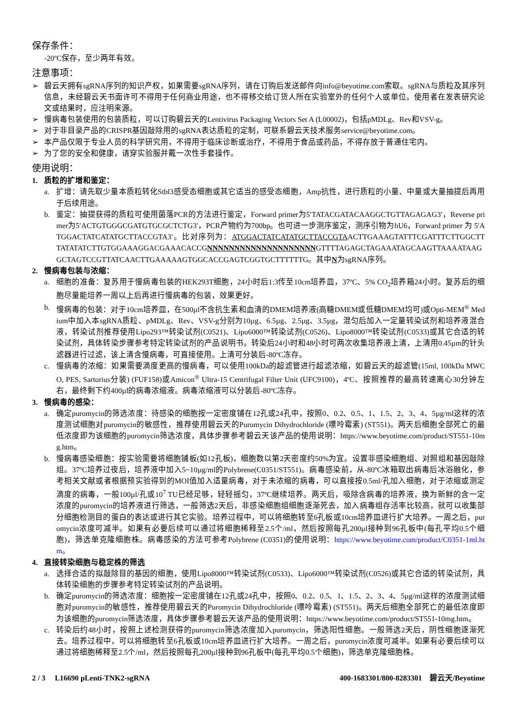保存条件：
-20ºC保存，至少两年有效。
注意事项：
➢ 碧云天拥有sgRNA序列的知识产权，如果需要sgRNA序列，请在订购后发送邮件向info@beyotime.com索取。sgRNA与质粒及其序列信息，未经碧云天书面许可不得用于任何商业用途，也不得移交给订货人所在实验室外的任何个人或单位。使用者在发表研究论文或结果时，应注明来源。
➢ 慢病毒包装使用的包装质粒，可以订购碧云天的Lentivirus Packaging Vectors Set A (L00002)，包括pMDLg、Rev和VSV-g。
➢ 对于非目录产品的CRISPR基因敲除用的sgRNA表达质粒的定制，可联系碧云天技术服务service@beyotime.com。
➢ 本产品仅限于专业人员的科学研究用，不得用于临床诊断或治疗，不得用于食品或药品，不得存放于普通住宅内。
➢ 为了您的安全和健康，请穿实验服并戴一次性手套操作。
使用说明：
1. 质粒的扩增和鉴定：
a. 扩增：请先取少量本质粒转化Stbl3感受态细胞或其它适当的感受态细胞，Amp抗性，进行质粒的小量、中量或大量抽提后再用于后续用途。
b. 鉴定：抽提获得的质粒可使用菌落PCR的方法进行鉴定，Forward primer为5′TATACGATACAAGGCTGTTAGAGAG3′，Reverse primer为5′ACTGTGGGCGATGTGCGCTCTG3′，PCR产物约为700bp。也可进一步测序鉴定，测序引物为hU6，Forward primer 为 5′ATGGACTATCATATGCTTACCGTA3′。比对序列为：ATGGACTATCATATGCTTACCGTAACTTGAAAGTATTTCGATTTCTTGGCTTTATATATCTTGTGGAAAGGACGAAACACCGNNNNNNNNNNNNNNNNNNNNGTTTTAGAGCTAGAAATAGCAAGTTAAAATAAGGCTAGTCCGTTATCAACTTGAAAAAGTGGCACCGAGTCGGTGCTTTTTTG。其中N为sgRNA序列。
2. 慢病毒包装与浓缩：
a. 细胞的准备：复苏用于慢病毒包装的HEK293T细胞，24小时后1:3传至10cm培养皿，37ºC、5% CO<sub>2</sub>培养箱24小时。复苏后的细胞尽量能培养一周以上后再进行慢病毒的包装，效果更好。
b. 慢病毒的包装：对于10cm培养皿，在500µl不含抗生素和血清的DMEM培养液(高糖DMEM或低糖DMEM均可)或Opti-MEM<sup>®</sup> Medium中加入本sgRNA质粒、pMDLg、Rev、VSV-g分别为10µg、6.5µg、2.5µg、3.5µg，混匀后加入一定量转染试剂和培养液混合液，转染试剂推荐使用Lipo293™转染试剂(C0521)、Lipo6000™转染试剂(C0526)、Lipo8000™转染试剂(C0533)或其它合适的转染试剂，具体转染步骤参考特定转染试剂的产品说明书。转染后24小时和48小时可两次收集培养液上清，上清用0.45µm的针头滤器进行过滤，该上清含慢病毒，可直接使用。上清可分装后-80ºC冻存。
c. 慢病毒的浓缩：如果需要滴度更高的慢病毒，可以使用100kDa的超滤管进行超滤浓缩，如碧云天的超滤管(15ml, 100kDa MWCO, PES, Sartorius分装) (FUF158)或Amicon<sup>®</sup> Ultra-15 Centrifugal Filter Unit (UFC9100)，4ºC、按照推荐的最高转速离心30分钟左右，最终剩下约400µl的病毒浓缩液。病毒浓缩液可以分装后-80ºC冻存。
3. 慢病毒的感染：
a. 确定puromycin的筛选浓度：待感染的细胞按一定密度铺在12孔或24孔中，按照0、0.2、0.5、1、1.5、2、3、4、5µg/ml这样的浓度测试细胞对puromycin的敏感性，推荐使用碧云天的Puromycin Dihydrochloride (嘌呤霉素) (ST551)。两天后细胞全部死亡的最低浓度即为该细胞的puromycin筛选浓度，具体步骤参考碧云天该产品的使用说明：https://www.beyotime.com/product/ST551-10mg.htm。
b. 慢病毒感染细胞：按实验需要将细胞铺板(如12孔板)，细胞数以第2天密度约50%为宜。设置非感染细胞组、对照组和基因敲除组。37ºC培养过夜后，培养液中加入5~10µg/ml的Polybrene(C0351/ST551)。病毒感染前，从-80ºC冰箱取出病毒后冰浴融化，参考相关文献或者根据预实验得到的MOI值加入适量病毒，对于未浓缩的病毒，可以直接按0.5ml/孔加入细胞，对于浓缩或测定滴度的病毒，一般100µl/孔或10<sup>7</sup> TU已经足够，轻轻摇匀，37ºC继续培养。两天后，吸除含病毒的培养液，换为新鲜的含一定浓度的puromycin的培养液进行筛选，一般筛选2天后，非感染细胞组细胞逐渐死去，加入病毒组存活率比较高，就可以收集部分细胞检测目的蛋白的表达或进行其它实验。培养过程中，可以将细胞转至6孔板或10cm培养皿进行扩大培养。一周之后，puromycin浓度可减半。如果有必要后续可以通过将细胞稀释至2.5个/ml，然后按照每孔200µl接种到96孔板中(每孔平均0.5个细胞)，筛选单克隆细胞株。病毒感染的方法可参考Polybrene (C0351)的使用说明：https://www.beyotime.com/product/C0351-1ml.htm。
4. 直接转染细胞与稳定株的筛选
a. 选择合适的拟敲除目的基因的细胞，使用Lipo8000™转染试剂(C0533)、Lipo6000™转染试剂(C0526)或其它合适的转染试剂，具体转染细胞的步骤参考特定转染试剂的产品说明。
b. 确定puromycin的筛选浓度：细胞按一定密度铺在12孔或24孔中，按照0、0.2、0.5、1、1.5、2、3、4、5µg/ml这样的浓度测试细胞对puromycin的敏感性，推荐使用碧云天的Puromycin Dihydrochloride (嘌呤霉素) (ST551)。两天后细胞全部死亡的最低浓度即为该细胞的puromycin筛选浓度，具体步骤参考碧云天该产品的使用说明：https://www.beyotime.com/product/ST551-10mg.htm。
c. 转染后约48小时，按照上述检测获得的puromycin筛选浓度加入puromycin，筛选阳性细胞。一般筛选2天后，阴性细胞逐渐死去。培养过程中，可以将细胞转至6孔板或10cm培养皿进行扩大培养。一周之后，puromycin浓度可减半。如果有必要后续可以通过将细胞稀释至2.5个/ml，然后按照每孔200µl接种到96孔板中(每孔平均0.5个细胞)，筛选单克隆细胞株。
2 / 3 L16690 pLenti-TNK2-sgRNA 400-1683301/800-8283301 碧云天/Beyotime